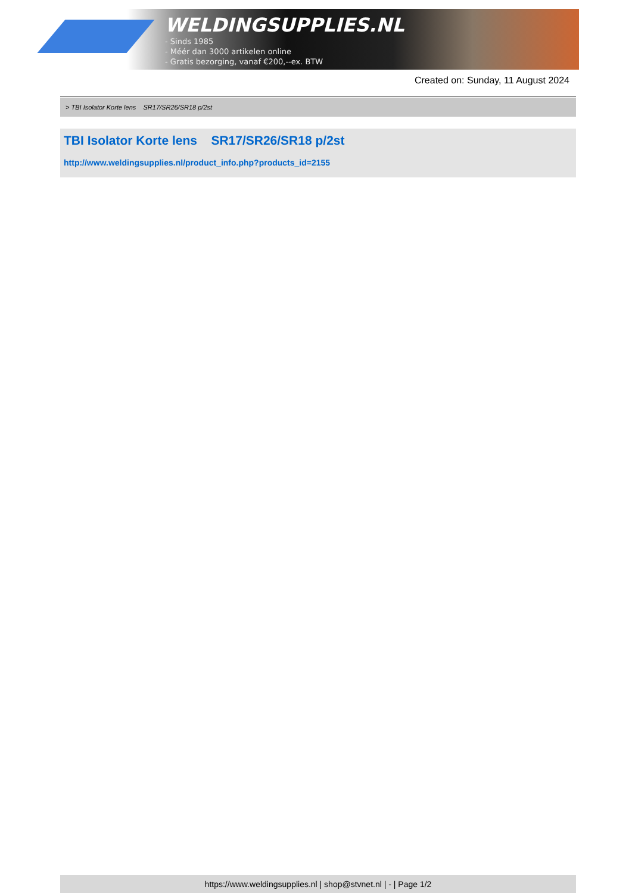WELDINGSUPPLIES.NL
- Sinds 1985
- Méér dan 3000 artikelen online
- Gratis bezorging, vanaf €200,--ex. BTW
Created on: Sunday, 11 August 2024
> TBI Isolator Korte lens SR17/SR26/SR18 p/2st
TBI Isolator Korte lens SR17/SR26/SR18 p/2st
http://www.weldingsupplies.nl/product_info.php?products_id=2155
https://www.weldingsupplies.nl | shop@stvnet.nl | - | Page 1/2